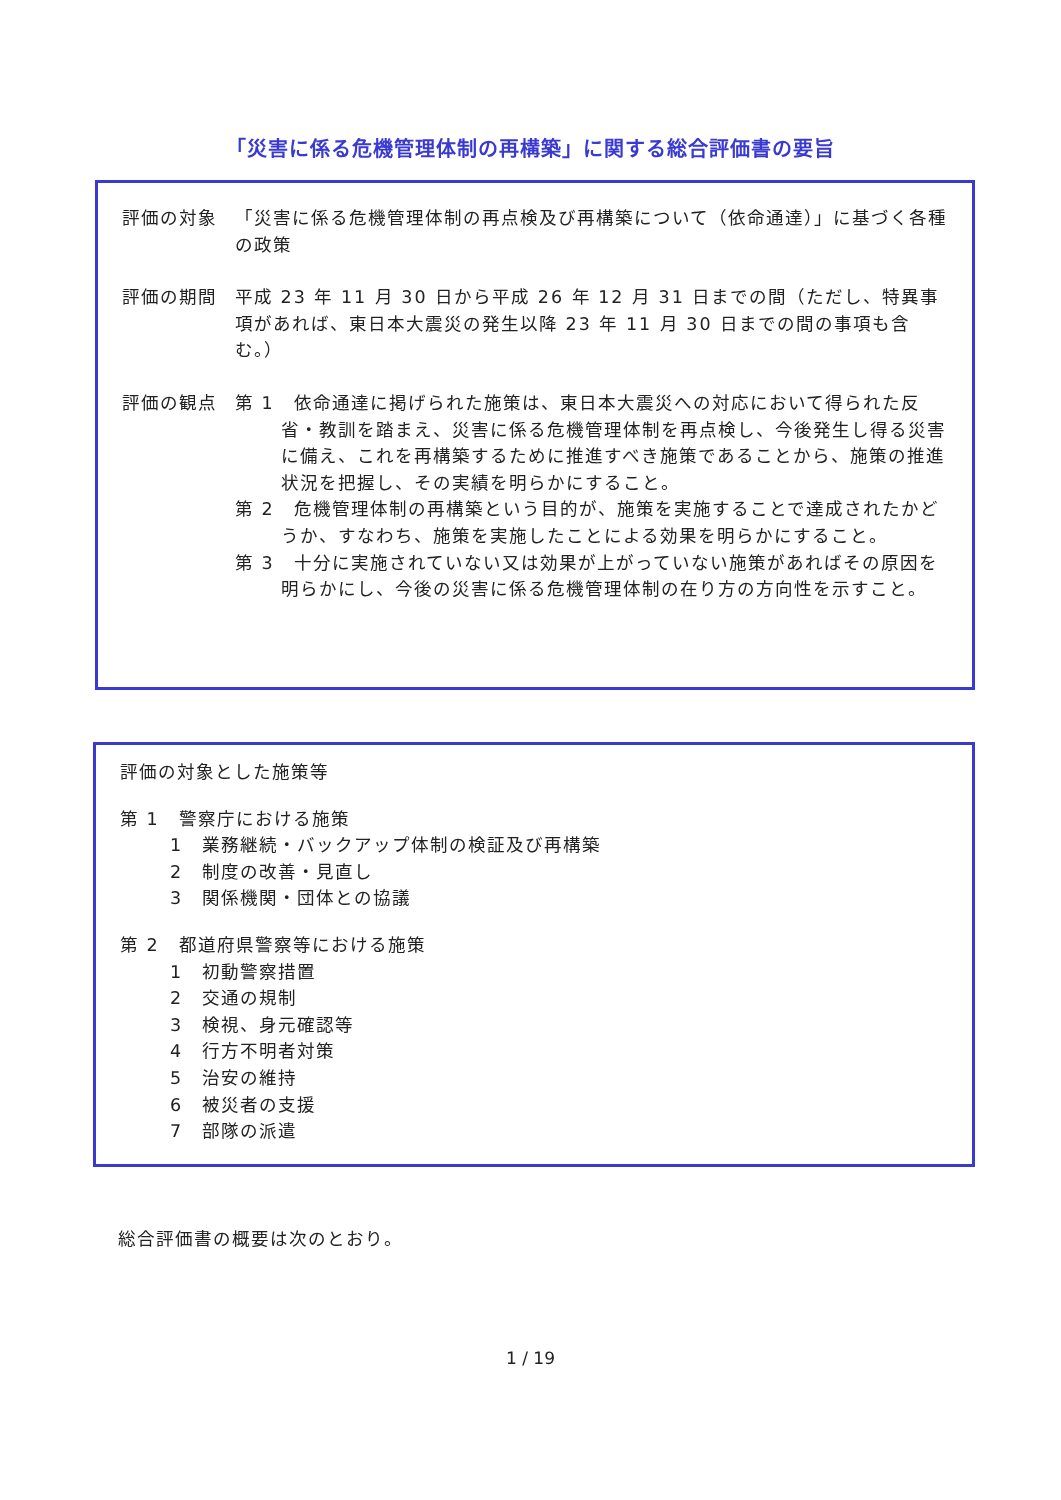「災害に係る危機管理体制の再構築」に関する総合評価書の要旨
評価の対象 「災害に係る危機管理体制の再点検及び再構築について（依命通達）」に基づく各種の政策
評価の期間 平成 23 年 11 月 30 日から平成 26 年 12 月 31 日までの間（ただし、特異事項があれば、東日本大震災の発生以降 23 年 11 月 30 日までの間の事項も含む。）
評価の観点 第 1　依命通達に掲げられた施策は、東日本大震災への対応において得られた反省・教訓を踏まえ、災害に係る危機管理体制を再点検し、今後発生し得る災害に備え、これを再構築するために推進すべき施策であることから、施策の推進状況を把握し、その実績を明らかにすること。
第 2　危機管理体制の再構築という目的が、施策を実施することで達成されたかどうか、すなわち、施策を実施したことによる効果を明らかにすること。
第 3　十分に実施されていない又は効果が上がっていない施策があればその原因を明らかにし、今後の災害に係る危機管理体制の在り方の方向性を示すこと。
評価の対象とした施策等
第 1　警察庁における施策
1　業務継続・バックアップ体制の検証及び再構築
2　制度の改善・見直し
3　関係機関・団体との協議
第 2　都道府県警察等における施策
1　初動警察措置
2　交通の規制
3　検視、身元確認等
4　行方不明者対策
5　治安の維持
6　被災者の支援
7　部隊の派遣
総合評価書の概要は次のとおり。
1 / 19